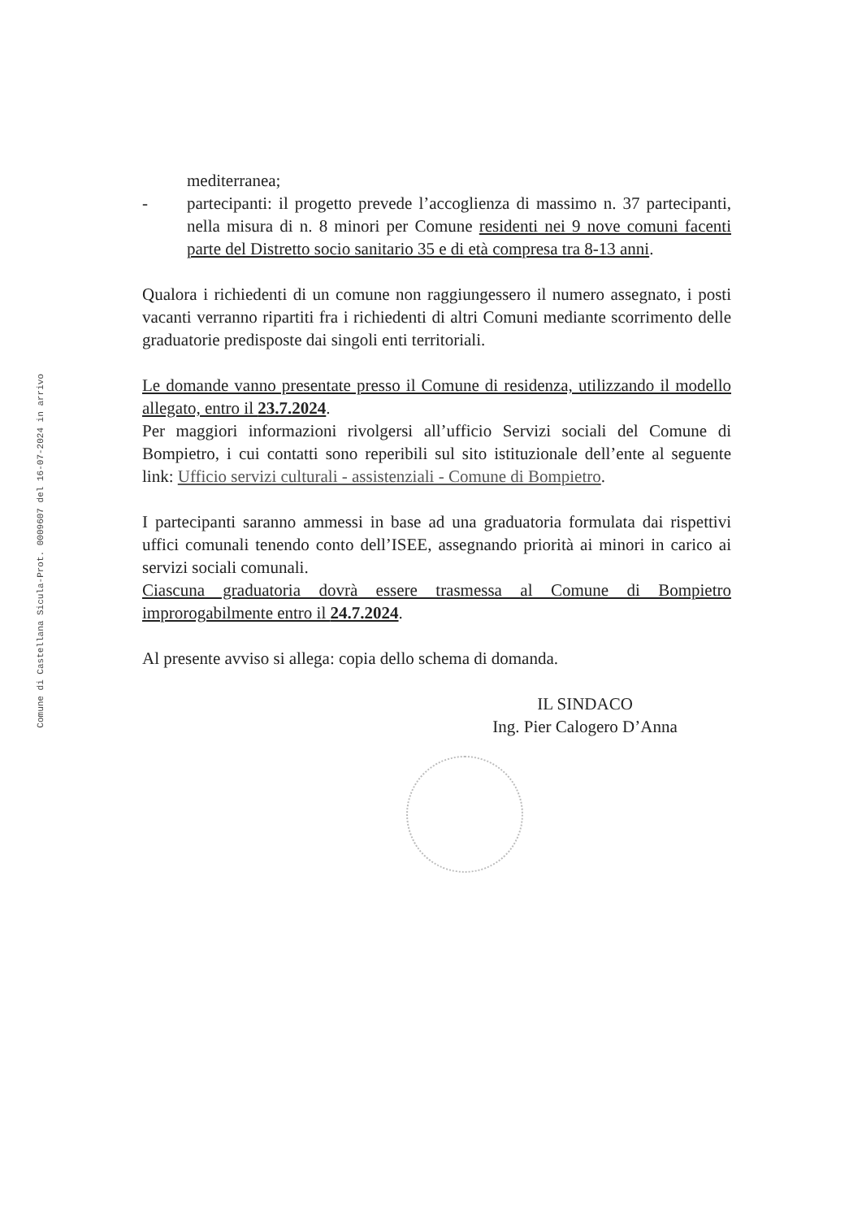Comune di Castellana Sicula-Prot. 0009607 del 16-07-2024 in arrivo
mediterranea;
- partecipanti: il progetto prevede l’accoglienza di massimo n. 37 partecipanti, nella misura di n. 8 minori per Comune residenti nei 9 nove comuni facenti parte del Distretto socio sanitario 35 e di età compresa tra 8-13 anni.
Qualora i richiedenti di un comune non raggiungessero il numero assegnato, i posti vacanti verranno ripartiti fra i richiedenti di altri Comuni mediante scorrimento delle graduatorie predisposte dai singoli enti territoriali.
Le domande vanno presentate presso il Comune di residenza, utilizzando il modello allegato, entro il 23.7.2024.
Per maggiori informazioni rivolgersi all’ufficio Servizi sociali del Comune di Bompietro, i cui contatti sono reperibili sul sito istituzionale dell’ente al seguente link: Ufficio servizi culturali - assistenziali - Comune di Bompietro.
I partecipanti saranno ammessi in base ad una graduatoria formulata dai rispettivi uffici comunali tenendo conto dell’ISEE, assegnando priorità ai minori in carico ai servizi sociali comunali.
Ciascuna graduatoria dovrà essere trasmessa al Comune di Bompietro improrogabilmente entro il 24.7.2024.
Al presente avviso si allega: copia dello schema di domanda.
IL SINDACO
Ing. Pier Calogero D’Anna